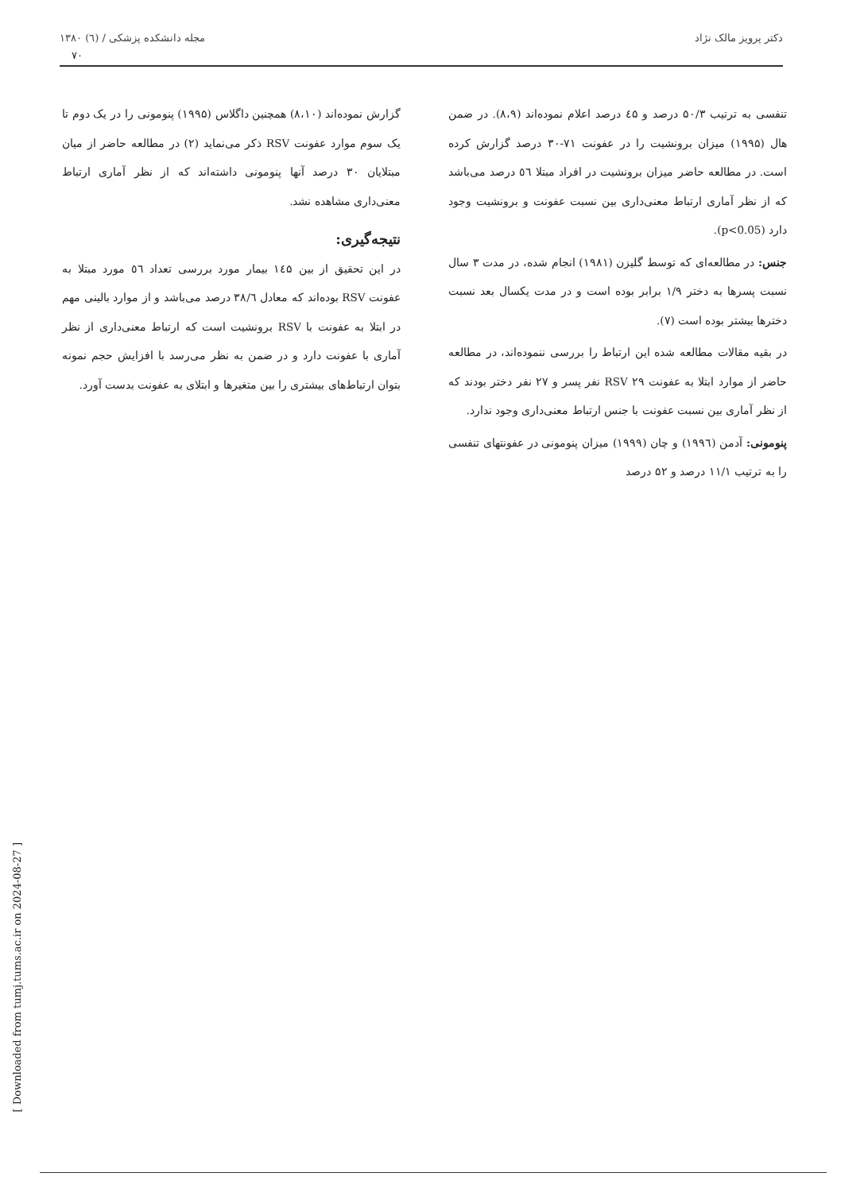دکتر پرویز مالک نژاد مجله دانشکده پزشکی / (٦) ۱۳۸۰
۷۰
تنفسی به ترتیب ۵۰/۳ درصد و ٤۵ درصد اعلام نموده‌اند (۸،۹). در ضمن هال (۱۹۹۵) میزان برونشیت را در عفونت ۷۱-۳۰ درصد گزارش کرده است. در مطالعه حاضر میزان برونشیت در افراد مبتلا ٥٦ درصد می‌باشد که از نظر آماری ارتباط معنی‌داری بین نسبت عفونت و برونشیت وجود دارد (p<0.05).
جنس: در مطالعه‌ای که توسط گلیزن (۱۹۸۱) انجام شده، در مدت ۳ سال نسبت پسرها به دختر ۱/۹ برابر بوده است و در مدت یکسال بعد نسبت دخترها بیشتر بوده است (۷).
در بقیه مقالات مطالعه شده این ارتباط را بررسی ننموده‌اند، در مطالعه حاضر از موارد ابتلا به عفونت RSV ۲۹ نفر پسر و ۲۷ نفر دختر بودند که از نظر آماری بین نسبت عفونت با جنس ارتباط معنی‌داری وجود ندارد.
پنومونی: آدمن (۱۹۹٦) و چان (۱۹۹۹) میزان پنومونی در عفونتهای تنفسی را به ترتیب ۱۱/۱ درصد و ۵۲ درصد
گزارش نموده‌اند (۸،۱۰) همچنین داگلاس (۱۹۹۵) پنومونی را در یک دوم تا یک سوم موارد عفونت RSV ذکر می‌نماید (۲) در مطالعه حاضر از میان مبتلایان ۳۰ درصد آنها پنومونی داشته‌اند که از نظر آماری ارتباط معنی‌داری مشاهده نشد.
نتیجه‌گیری:
در این تحقیق از بین ۱٤۵ بیمار مورد بررسی تعداد ٥٦ مورد مبتلا به عفونت RSV بوده‌اند که معادل ۳۸/٦ درصد می‌باشد و از موارد بالینی مهم در ابتلا به عفونت با RSV برونشیت است که ارتباط معنی‌داری از نظر آماری با عفونت دارد و در ضمن به نظر می‌رسد با افزایش حجم نمونه بتوان ارتباط‌های بیشتری را بین متغیرها و ابتلای به عفونت بدست آورد.
[ Downloaded from tumj.tums.ac.ir on 2024-08-27 ]